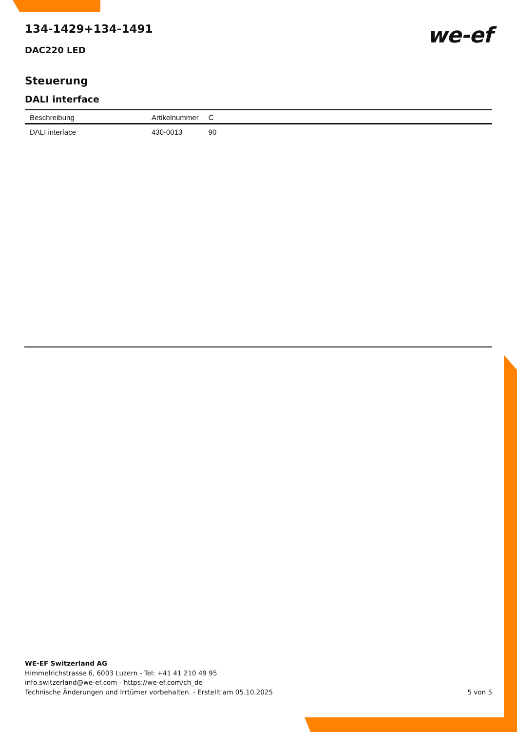we-ef
134-1429+134-1491
DAC220 LED
Steuerung
DALI interface
| Beschreibung | Artikelnummer | C |
| --- | --- | --- |
| DALI interface | 430-0013 | 90 |
WE-EF Switzerland AG
Himmelrichstrasse 6, 6003 Luzern - Tel: +41 41 210 49 95
info.switzerland@we-ef.com - https://we-ef.com/ch_de
Technische Änderungen und Irrtümer vorbehalten. - Erstellt am 05.10.2025
5 von 5